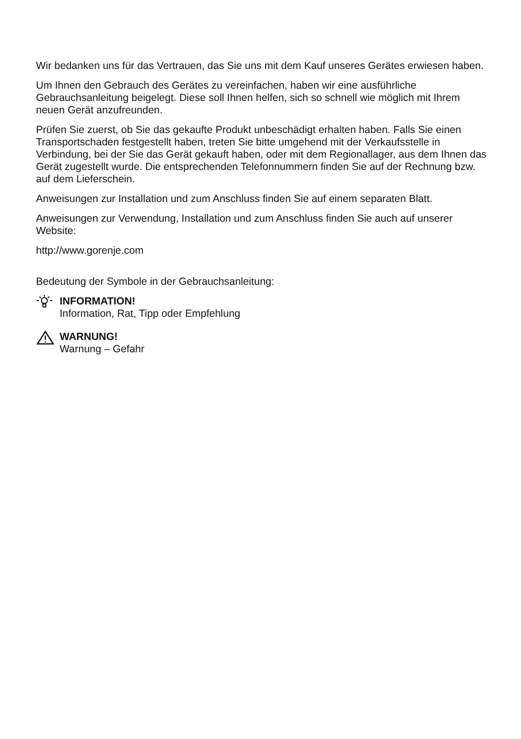Wir bedanken uns für das Vertrauen, das Sie uns mit dem Kauf unseres Gerätes erwiesen haben.
Um Ihnen den Gebrauch des Gerätes zu vereinfachen, haben wir eine ausführliche Gebrauchsanleitung beigelegt. Diese soll Ihnen helfen, sich so schnell wie möglich mit Ihrem neuen Gerät anzufreunden.
Prüfen Sie zuerst, ob Sie das gekaufte Produkt unbeschädigt erhalten haben. Falls Sie einen Transportschaden festgestellt haben, treten Sie bitte umgehend mit der Verkaufsstelle in Verbindung, bei der Sie das Gerät gekauft haben, oder mit dem Regionallager, aus dem Ihnen das Gerät zugestellt wurde. Die entsprechenden Telefonnummern finden Sie auf der Rechnung bzw. auf dem Lieferschein.
Anweisungen zur Installation und zum Anschluss finden Sie auf einem separaten Blatt.
Anweisungen zur Verwendung, Installation und zum Anschluss finden Sie auch auf unserer Website:
http://www.gorenje.com
Bedeutung der Symbole in der Gebrauchsanleitung:
INFORMATION!
Information, Rat, Tipp oder Empfehlung
WARNUNG!
Warnung – Gefahr